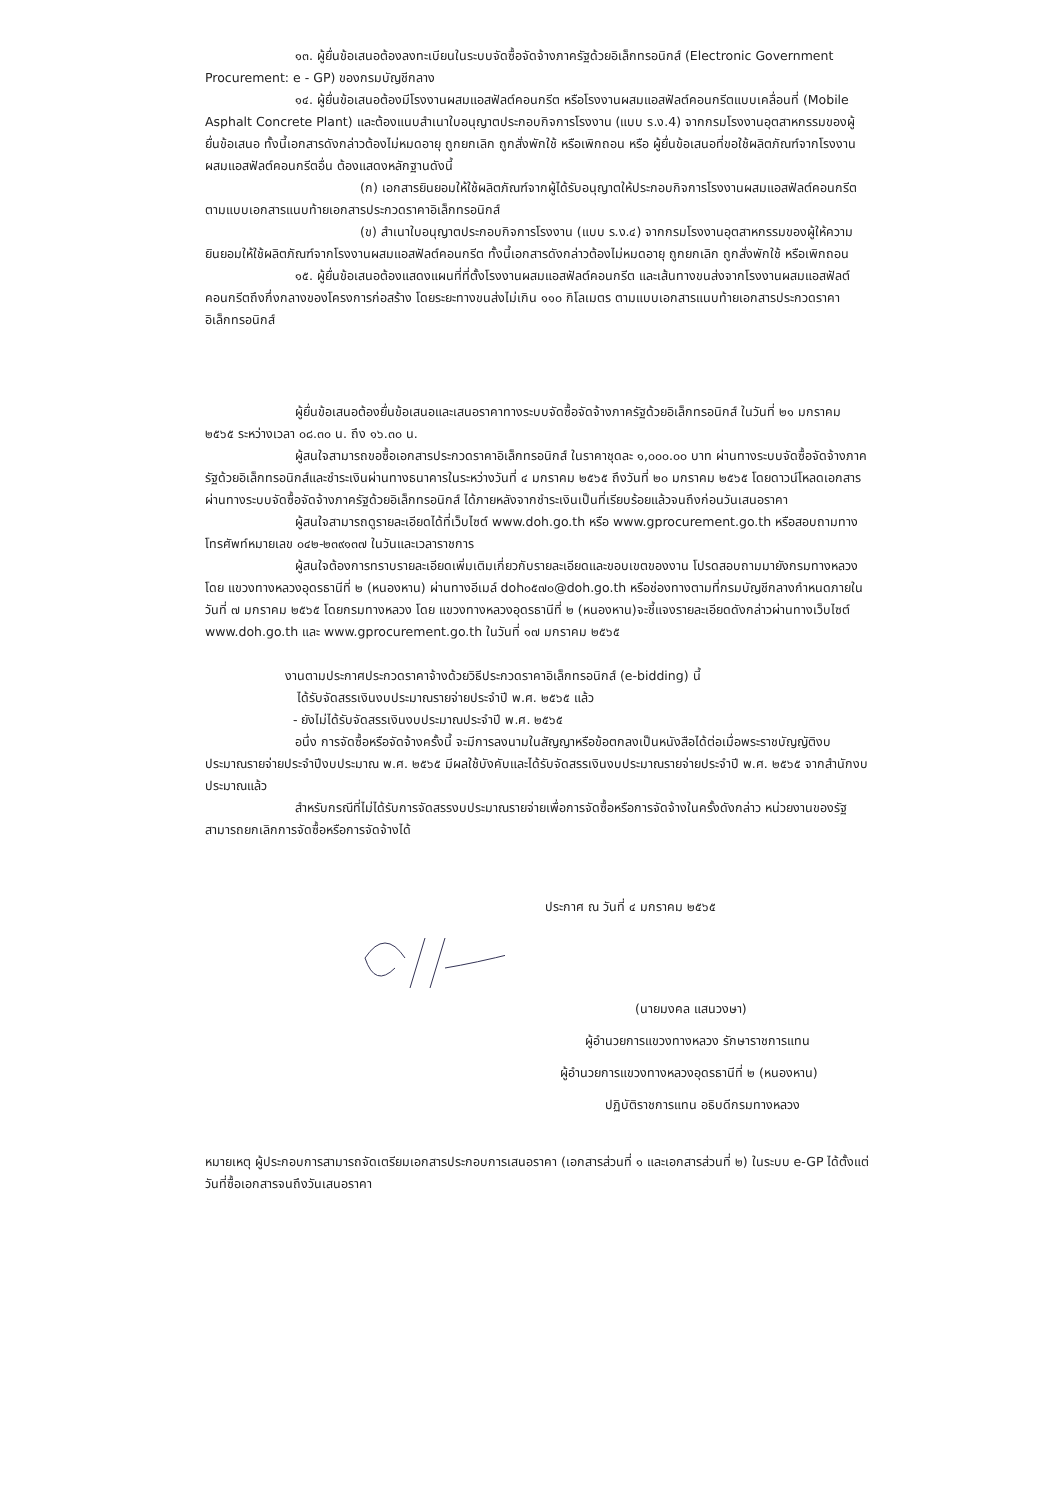๑๓. ผู้ยื่นข้อเสนอต้องลงทะเบียนในระบบจัดซื้อจัดจ้างภาครัฐด้วยอิเล็กทรอนิกส์ (Electronic Government Procurement: e - GP) ของกรมบัญชีกลาง
๑๔. ผู้ยื่นข้อเสนอต้องมีโรงงานผสมแอสฟัลต์คอนกรีต หรือโรงงานผสมแอสฟัลต์คอนกรีตแบบเคลื่อนที่ (Mobile Asphalt Concrete Plant) และต้องแนบสำเนาใบอนุญาตประกอบกิจการโรงงาน (แบบ ร.ง.4) จากกรมโรงงานอุตสาหกรรมของผู้ยื่นข้อเสนอ ทั้งนี้เอกสารดังกล่าวต้องไม่หมดอายุ ถูกยกเลิก ถูกสั่งพักใช้ หรือเพิกถอน หรือ ผู้ยื่นข้อเสนอที่ขอใช้ผลิตภัณฑ์จากโรงงานผสมแอสฟัลต์คอนกรีตอื่น ต้องแสดงหลักฐานดังนี้
(ก) เอกสารยินยอมให้ใช้ผลิตภัณฑ์จากผู้ได้รับอนุญาตให้ประกอบกิจการโรงงานผสมแอสฟัลต์คอนกรีต ตามแบบเอกสารแนบท้ายเอกสารประกวดราคาอิเล็กทรอนิกส์
(ข) สำเนาใบอนุญาตประกอบกิจการโรงงาน (แบบ ร.ง.๔) จากกรมโรงงานอุตสาหกรรมของผู้ให้ความยินยอมให้ใช้ผลิตภัณฑ์จากโรงงานผสมแอสฟัลต์คอนกรีต ทั้งนี้เอกสารดังกล่าวต้องไม่หมดอายุ ถูกยกเลิก ถูกสั่งพักใช้ หรือเพิกถอน
๑๕. ผู้ยื่นข้อเสนอต้องแสดงแผนที่ที่ตั้งโรงงานผสมแอสฟัลต์คอนกรีต และเส้นทางขนส่งจากโรงงานผสมแอสฟัลต์คอนกรีตถึงกึ่งกลางของโครงการก่อสร้าง โดยระยะทางขนส่งไม่เกิน ๑๑๐ กิโลเมตร ตามแบบเอกสารแนบท้ายเอกสารประกวดราคาอิเล็กทรอนิกส์
ผู้ยื่นข้อเสนอต้องยื่นข้อเสนอและเสนอราคาทางระบบจัดซื้อจัดจ้างภาครัฐด้วยอิเล็กทรอนิกส์ ในวันที่ ๒๑ มกราคม ๒๕๖๕ ระหว่างเวลา ๐๘.๓๐ น. ถึง ๑๖.๓๐ น.
ผู้สนใจสามารถขอซื้อเอกสารประกวดราคาอิเล็กทรอนิกส์ ในราคาชุดละ ๑,๐๐๐.๐๐ บาท ผ่านทางระบบจัดซื้อจัดจ้างภาครัฐด้วยอิเล็กทรอนิกส์และชำระเงินผ่านทางธนาคารในระหว่างวันที่ ๔ มกราคม ๒๕๖๕ ถึงวันที่ ๒๐ มกราคม ๒๕๖๕ โดยดาวน์โหลดเอกสารผ่านทางระบบจัดซื้อจัดจ้างภาครัฐด้วยอิเล็กทรอนิกส์ ได้ภายหลังจากชำระเงินเป็นที่เรียบร้อยแล้วจนถึงก่อนวันเสนอราคา
ผู้สนใจสามารถดูรายละเอียดได้ที่เว็บไซต์ www.doh.go.th หรือ www.gprocurement.go.th หรือสอบถามทางโทรศัพท์หมายเลข ๐๔๒-๒๓๙๑๓๗ ในวันและเวลาราชการ
ผู้สนใจต้องการทราบรายละเอียดเพิ่มเติมเกี่ยวกับรายละเอียดและขอบเขตของงาน โปรดสอบถามมายังกรมทางหลวง โดย แขวงทางหลวงอุดรธานีที่ ๒ (หนองหาน) ผ่านทางอีเมล์ doh๐๕๗๐@doh.go.th หรือช่องทางตามที่กรมบัญชีกลางกำหนดภายในวันที่ ๗ มกราคม ๒๕๖๕ โดยกรมทางหลวง โดย แขวงทางหลวงอุดรธานีที่ ๒ (หนองหาน)จะชี้แจงรายละเอียดดังกล่าวผ่านทางเว็บไซต์ www.doh.go.th และ www.gprocurement.go.th ในวันที่ ๑๗ มกราคม ๒๕๖๕
งานตามประกาศประกวดราคาจ้างด้วยวิธีประกวดราคาอิเล็กทรอนิกส์ (e-bidding) นี้
ได้รับจัดสรรเงินงบประมาณรายจ่ายประจำปี พ.ศ. ๒๕๖๕ แล้ว
- ยังไม่ได้รับจัดสรรเงินงบประมาณประจำปี พ.ศ. ๒๕๖๕
อนึ่ง การจัดซื้อหรือจัดจ้างครั้งนี้ จะมีการลงนามในสัญญาหรือข้อตกลงเป็นหนังสือได้ต่อเมื่อพระราชบัญญัติงบประมาณรายจ่ายประจำปีงบประมาณ พ.ศ. ๒๕๖๕ มีผลใช้บังคับและได้รับจัดสรรเงินงบประมาณรายจ่ายประจำปี พ.ศ. ๒๕๖๕ จากสำนักงบประมาณแล้ว
สำหรับกรณีที่ไม่ได้รับการจัดสรรงบประมาณรายจ่ายเพื่อการจัดซื้อหรือการจัดจ้างในครั้งดังกล่าว หน่วยงานของรัฐสามารถยกเลิกการจัดซื้อหรือการจัดจ้างได้
ประกาศ ณ วันที่ ๔ มกราคม ๒๕๖๕
(นายมงคล แสนวงษา)
ผู้อำนวยการแขวงทางหลวง รักษาราชการแทน
ผู้อำนวยการแขวงทางหลวงอุดรธานีที่ ๒ (หนองหาน)
ปฏิบัติราชการแทน อธิบดีกรมทางหลวง
หมายเหตุ ผู้ประกอบการสามารถจัดเตรียมเอกสารประกอบการเสนอราคา (เอกสารส่วนที่ ๑ และเอกสารส่วนที่ ๒) ในระบบ e-GP ได้ตั้งแต่วันที่ซื้อเอกสารจนถึงวันเสนอราคา